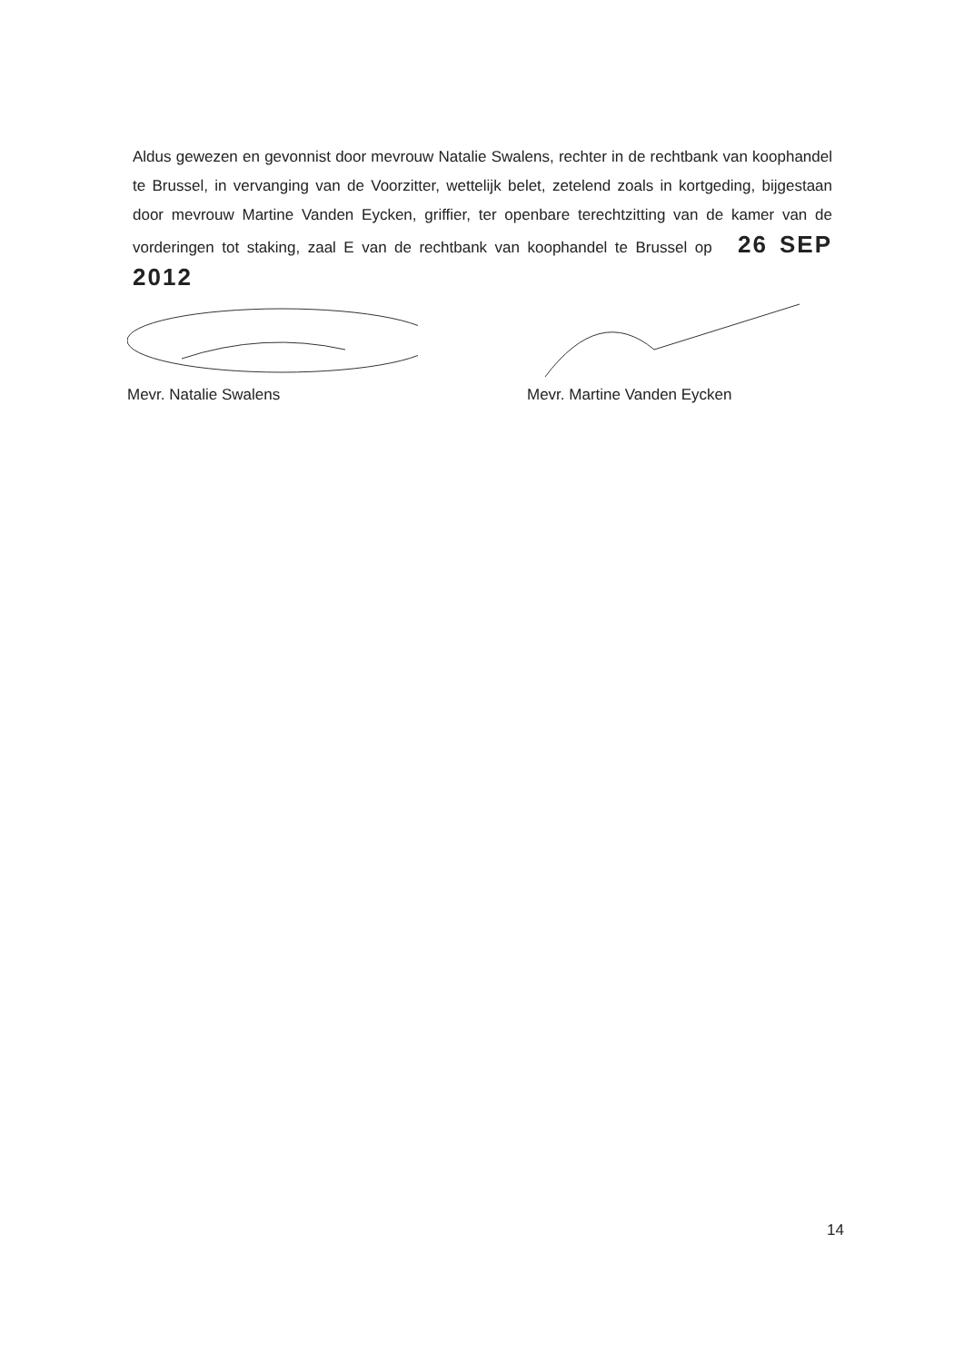Aldus gewezen en gevonnist door mevrouw Natalie Swalens, rechter in de rechtbank van koophandel te Brussel, in vervanging van de Voorzitter, wettelijk belet, zetelend zoals in kortgeding, bijgestaan door mevrouw Martine Vanden Eycken, griffier, ter openbare terechtzitting van de kamer van de vorderingen tot staking, zaal E van de rechtbank van koophandel te Brussel op 26 SEP 2012
Mevr. Natalie Swalens Mevr. Martine Vanden Eycken
14